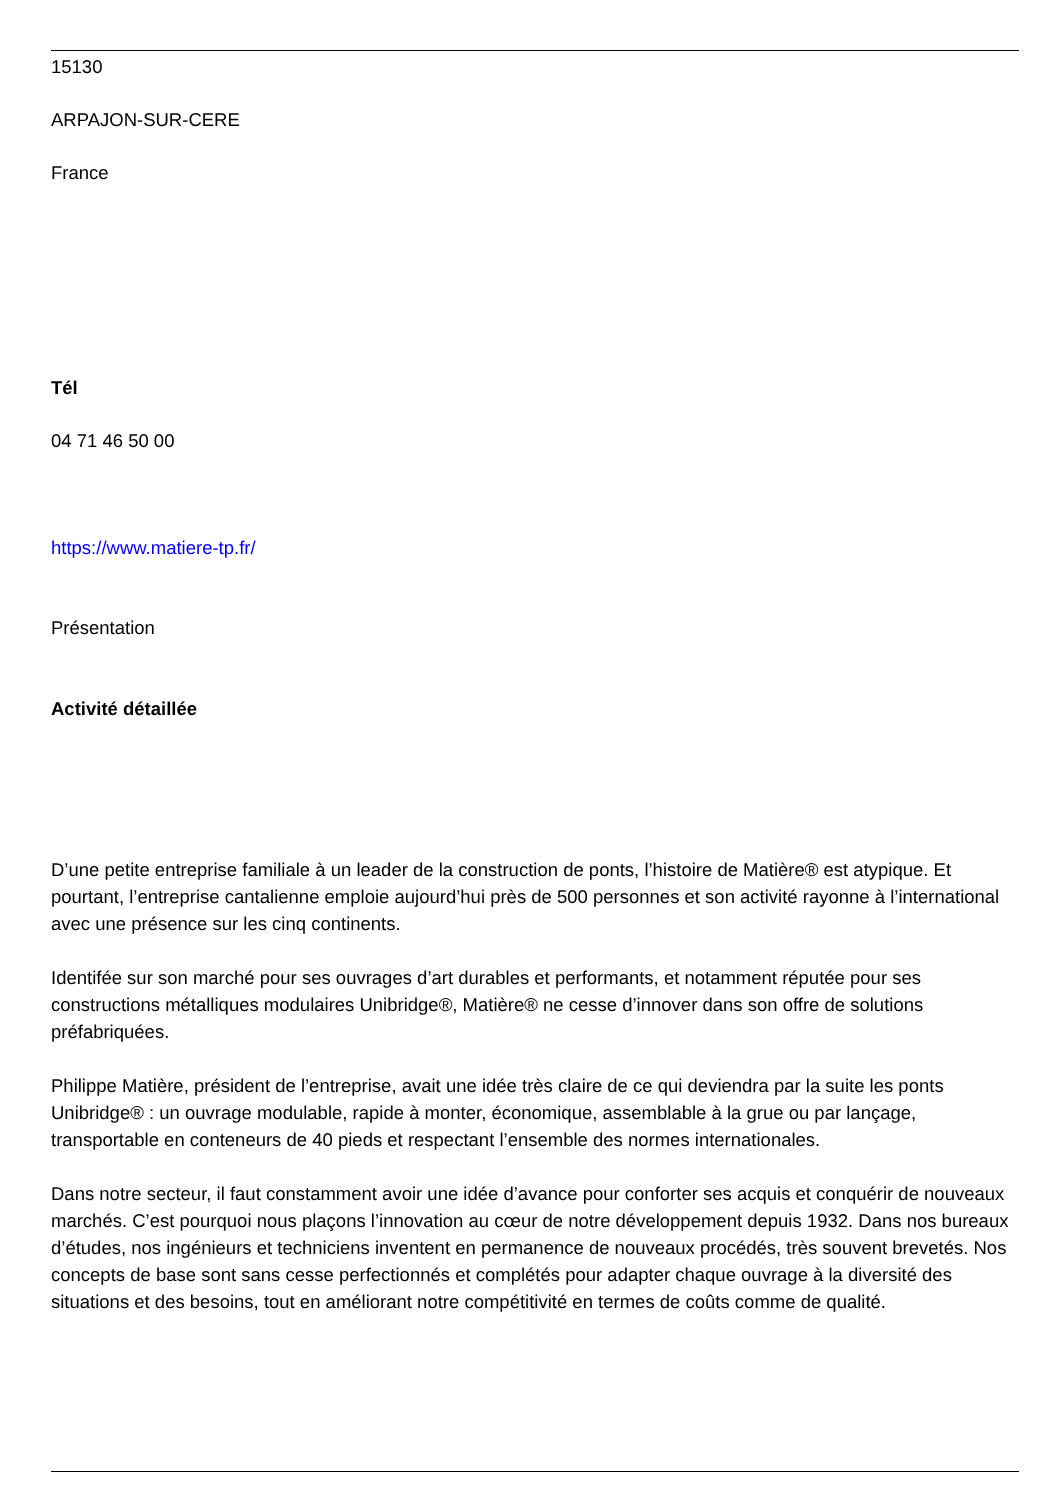15130
ARPAJON-SUR-CERE
France
Tél
04 71 46 50 00
https://www.matiere-tp.fr/
Présentation
Activité détaillée
D’une petite entreprise familiale à un leader de la construction de ponts, l’histoire de Matière® est atypique. Et pourtant, l’entreprise cantalienne emploie aujourd’hui près de 500 personnes et son activité rayonne à l’international avec une présence sur les cinq continents.
Identifée sur son marché pour ses ouvrages d’art durables et performants, et notamment réputée pour ses constructions métalliques modulaires Unibridge®, Matière® ne cesse d’innover dans son offre de solutions préfabriquées.
Philippe Matière, président de l’entreprise, avait une idée très claire de ce qui deviendra par la suite les ponts Unibridge® : un ouvrage modulable, rapide à monter, économique, assemblable à la grue ou par lançage, transportable en conteneurs de 40 pieds et respectant l’ensemble des normes internationales.
Dans notre secteur, il faut constamment avoir une idée d’avance pour conforter ses acquis et conquérir de nouveaux marchés. C’est pourquoi nous plaçons l’innovation au cœur de notre développement depuis 1932. Dans nos bureaux d’études, nos ingénieurs et techniciens inventent en permanence de nouveaux procédés, très souvent brevetés. Nos concepts de base sont sans cesse perfectionnés et complétés pour adapter chaque ouvrage à la diversité des situations et des besoins, tout en améliorant notre compétitivité en termes de coûts comme de qualité.